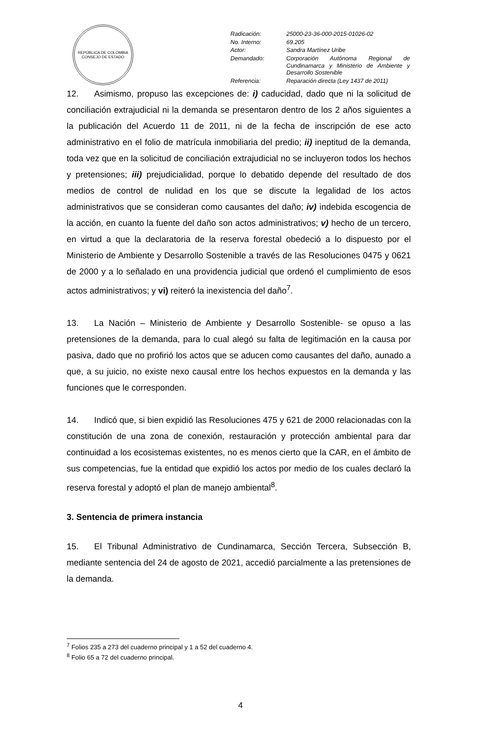REPÚBLICA DE COLOMBIA
CONSEJO DE ESTADO
| Radicación: | 25000-23-36-000-2015-01026-02 |
| No. Interno: | 69.205 |
| Actor: | Sandra Martínez Uribe |
| Demandado: | Corporación Autónoma Regional de Cundinamarca y Ministerio de Ambiente y Desarrollo Sostenible |
| Referencia: | Reparación directa (Ley 1437 de 2011) |
12. Asimismo, propuso las excepciones de: i) caducidad, dado que ni la solicitud de conciliación extrajudicial ni la demanda se presentaron dentro de los 2 años siguientes a la publicación del Acuerdo 11 de 2011, ni de la fecha de inscripción de ese acto administrativo en el folio de matrícula inmobiliaria del predio; ii) ineptitud de la demanda, toda vez que en la solicitud de conciliación extrajudicial no se incluyeron todos los hechos y pretensiones; iii) prejudicialidad, porque lo debatido depende del resultado de dos medios de control de nulidad en los que se discute la legalidad de los actos administrativos que se consideran como causantes del daño; iv) indebida escogencia de la acción, en cuanto la fuente del daño son actos administrativos; v) hecho de un tercero, en virtud a que la declaratoria de la reserva forestal obedeció a lo dispuesto por el Ministerio de Ambiente y Desarrollo Sostenible a través de las Resoluciones 0475 y 0621 de 2000 y a lo señalado en una providencia judicial que ordenó el cumplimiento de esos actos administrativos; y vi) reiteró la inexistencia del daño<sup>7</sup>.
13. La Nación – Ministerio de Ambiente y Desarrollo Sostenible- se opuso a las pretensiones de la demanda, para lo cual alegó su falta de legitimación en la causa por pasiva, dado que no profirió los actos que se aducen como causantes del daño, aunado a que, a su juicio, no existe nexo causal entre los hechos expuestos en la demanda y las funciones que le corresponden.
14. Indicó que, si bien expidió las Resoluciones 475 y 621 de 2000 relacionadas con la constitución de una zona de conexión, restauración y protección ambiental para dar continuidad a los ecosistemas existentes, no es menos cierto que la CAR, en el ámbito de sus competencias, fue la entidad que expidió los actos por medio de los cuales declaró la reserva forestal y adoptó el plan de manejo ambiental<sup>8</sup>.
3. Sentencia de primera instancia
15. El Tribunal Administrativo de Cundinamarca, Sección Tercera, Subsección B, mediante sentencia del 24 de agosto de 2021, accedió parcialmente a las pretensiones de la demanda.
<sup>7</sup> Folios 235 a 273 del cuaderno principal y 1 a 52 del cuaderno 4.
<sup>8</sup> Folio 65 a 72 del cuaderno principal.
4